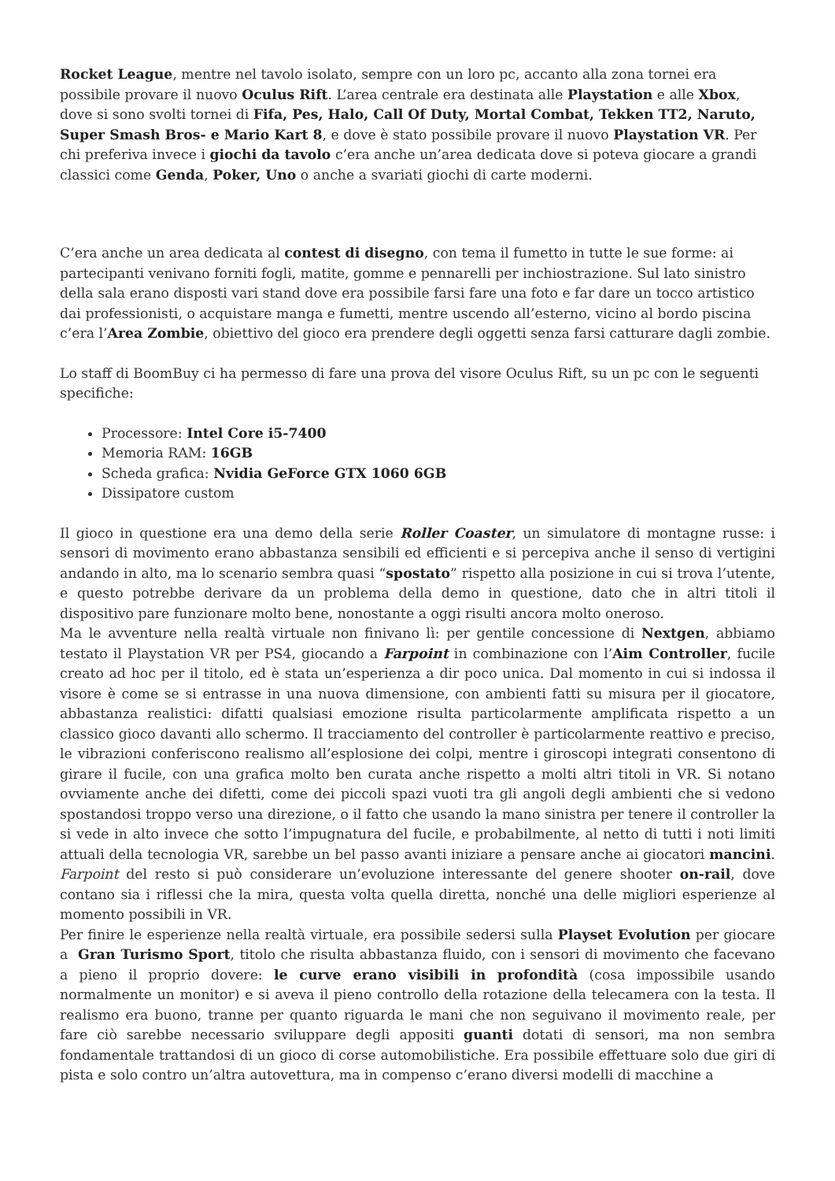Rocket League, mentre nel tavolo isolato, sempre con un loro pc, accanto alla zona tornei era possibile provare il nuovo Oculus Rift. L’area centrale era destinata alle Playstation e alle Xbox, dove si sono svolti tornei di Fifa, Pes, Halo, Call Of Duty, Mortal Combat, Tekken TT2, Naruto, Super Smash Bros- e Mario Kart 8, e dove è stato possibile provare il nuovo Playstation VR. Per chi preferiva invece i giochi da tavolo c’era anche un’area dedicata dove si poteva giocare a grandi classici come Genda, Poker, Uno o anche a svariati giochi di carte moderni.
C’era anche un area dedicata al contest di disegno, con tema il fumetto in tutte le sue forme: ai partecipanti venivano forniti fogli, matite, gomme e pennarelli per inchiostrazione. Sul lato sinistro della sala erano disposti vari stand dove era possibile farsi fare una foto e far dare un tocco artistico dai professionisti, o acquistare manga e fumetti, mentre uscendo all’esterno, vicino al bordo piscina c’era l’Area Zombie, obiettivo del gioco era prendere degli oggetti senza farsi catturare dagli zombie.
Lo staff di BoomBuy ci ha permesso di fare una prova del visore Oculus Rift, su un pc con le seguenti specifiche:
Processore: Intel Core i5-7400
Memoria RAM: 16GB
Scheda grafica: Nvidia GeForce GTX 1060 6GB
Dissipatore custom
Il gioco in questione era una demo della serie Roller Coaster, un simulatore di montagne russe: i sensori di movimento erano abbastanza sensibili ed efficienti e si percepiva anche il senso di vertigini andando in alto, ma lo scenario sembra quasi “spostato” rispetto alla posizione in cui si trova l’utente, e questo potrebbe derivare da un problema della demo in questione, dato che in altri titoli il dispositivo pare funzionare molto bene, nonostante a oggi risulti ancora molto oneroso.
Ma le avventure nella realtà virtuale non finivano lì: per gentile concessione di Nextgen, abbiamo testato il Playstation VR per PS4, giocando a Farpoint in combinazione con l’Aim Controller, fucile creato ad hoc per il titolo, ed è stata un’esperienza a dir poco unica. Dal momento in cui si indossa il visore è come se si entrasse in una nuova dimensione, con ambienti fatti su misura per il giocatore, abbastanza realistici: difatti qualsiasi emozione risulta particolarmente amplificata rispetto a un classico gioco davanti allo schermo. Il tracciamento del controller è particolarmente reattivo e preciso, le vibrazioni conferiscono realismo all’esplosione dei colpi, mentre i giroscopi integrati consentono di girare il fucile, con una grafica molto ben curata anche rispetto a molti altri titoli in VR. Si notano ovviamente anche dei difetti, come dei piccoli spazi vuoti tra gli angoli degli ambienti che si vedono spostandosi troppo verso una direzione, o il fatto che usando la mano sinistra per tenere il controller la si vede in alto invece che sotto l’impugnatura del fucile, e probabilmente, al netto di tutti i noti limiti attuali della tecnologia VR, sarebbe un bel passo avanti iniziare a pensare anche ai giocatori mancini. Farpoint del resto si può considerare un’evoluzione interessante del genere shooter on-rail, dove contano sia i riflessi che la mira, questa volta quella diretta, nonché una delle migliori esperienze al momento possibili in VR.
Per finire le esperienze nella realtà virtuale, era possibile sedersi sulla Playset Evolution per giocare a Gran Turismo Sport, titolo che risulta abbastanza fluido, con i sensori di movimento che facevano a pieno il proprio dovere: le curve erano visibili in profondità (cosa impossibile usando normalmente un monitor) e si aveva il pieno controllo della rotazione della telecamera con la testa. Il realismo era buono, tranne per quanto riguarda le mani che non seguivano il movimento reale, per fare ciò sarebbe necessario sviluppare degli appositi guanti dotati di sensori, ma non sembra fondamentale trattandosi di un gioco di corse automobilistiche. Era possibile effettuare solo due giri di pista e solo contro un’altra autovettura, ma in compenso c’erano diversi modelli di macchine a